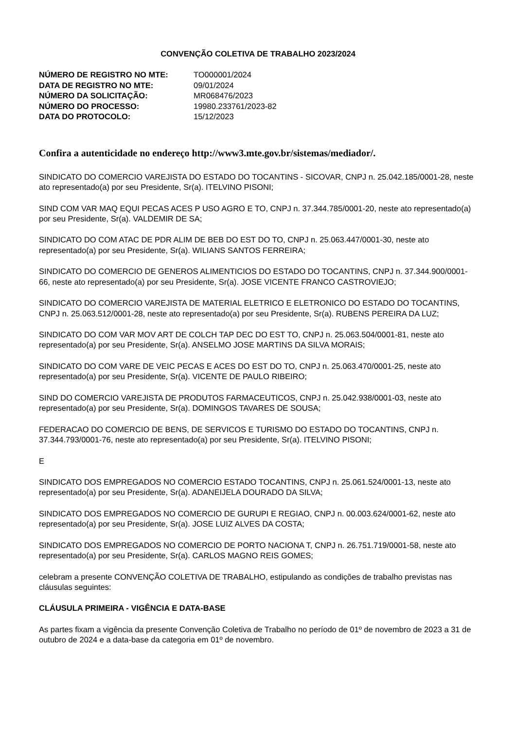CONVENÇÃO COLETIVA DE TRABALHO 2023/2024
| NÚMERO DE REGISTRO NO MTE: | TO000001/2024 |
| DATA DE REGISTRO NO MTE: | 09/01/2024 |
| NÚMERO DA SOLICITAÇÃO: | MR068476/2023 |
| NÚMERO DO PROCESSO: | 19980.233761/2023-82 |
| DATA DO PROTOCOLO: | 15/12/2023 |
Confira a autenticidade no endereço http://www3.mte.gov.br/sistemas/mediador/.
SINDICATO DO COMERCIO VAREJISTA DO ESTADO DO TOCANTINS - SICOVAR, CNPJ n. 25.042.185/0001-28, neste ato representado(a) por seu Presidente, Sr(a). ITELVINO PISONI;
SIND COM VAR MAQ EQUI PECAS ACES P USO AGRO E TO, CNPJ n. 37.344.785/0001-20, neste ato representado(a) por seu Presidente, Sr(a). VALDEMIR DE SA;
SINDICATO DO COM ATAC DE PDR ALIM DE BEB DO EST DO TO, CNPJ n. 25.063.447/0001-30, neste ato representado(a) por seu Presidente, Sr(a). WILIANS SANTOS FERREIRA;
SINDICATO DO COMERCIO DE GENEROS ALIMENTICIOS DO ESTADO DO TOCANTINS, CNPJ n. 37.344.900/0001-66, neste ato representado(a) por seu Presidente, Sr(a). JOSE VICENTE FRANCO CASTROVIEJO;
SINDICATO DO COMERCIO VAREJISTA DE MATERIAL ELETRICO E ELETRONICO DO ESTADO DO TOCANTINS, CNPJ n. 25.063.512/0001-28, neste ato representado(a) por seu Presidente, Sr(a). RUBENS PEREIRA DA LUZ;
SINDICATO DO COM VAR MOV ART DE COLCH TAP DEC DO EST TO, CNPJ n. 25.063.504/0001-81, neste ato representado(a) por seu Presidente, Sr(a). ANSELMO JOSE MARTINS DA SILVA MORAIS;
SINDICATO DO COM VARE DE VEIC PECAS E ACES DO EST DO TO, CNPJ n. 25.063.470/0001-25, neste ato representado(a) por seu Presidente, Sr(a). VICENTE DE PAULO RIBEIRO;
SIND DO COMERCIO VAREJISTA DE PRODUTOS FARMACEUTICOS, CNPJ n. 25.042.938/0001-03, neste ato representado(a) por seu Presidente, Sr(a). DOMINGOS TAVARES DE SOUSA;
FEDERACAO DO COMERCIO DE BENS, DE SERVICOS E TURISMO DO ESTADO DO TOCANTINS, CNPJ n. 37.344.793/0001-76, neste ato representado(a) por seu Presidente, Sr(a). ITELVINO PISONI;
E
SINDICATO DOS EMPREGADOS NO COMERCIO ESTADO TOCANTINS, CNPJ n. 25.061.524/0001-13, neste ato representado(a) por seu Presidente, Sr(a). ADANEIJELA DOURADO DA SILVA;
SINDICATO DOS EMPREGADOS NO COMERCIO DE GURUPI E REGIAO, CNPJ n. 00.003.624/0001-62, neste ato representado(a) por seu Presidente, Sr(a). JOSE LUIZ ALVES DA COSTA;
SINDICATO DOS EMPREGADOS NO COMERCIO DE PORTO NACIONA T, CNPJ n. 26.751.719/0001-58, neste ato representado(a) por seu Presidente, Sr(a). CARLOS MAGNO REIS GOMES;
celebram a presente CONVENÇÃO COLETIVA DE TRABALHO, estipulando as condições de trabalho previstas nas cláusulas seguintes:
CLÁUSULA PRIMEIRA - VIGÊNCIA E DATA-BASE
As partes fixam a vigência da presente Convenção Coletiva de Trabalho no período de 01º de novembro de 2023 a 31 de outubro de 2024 e a data-base da categoria em 01º de novembro.